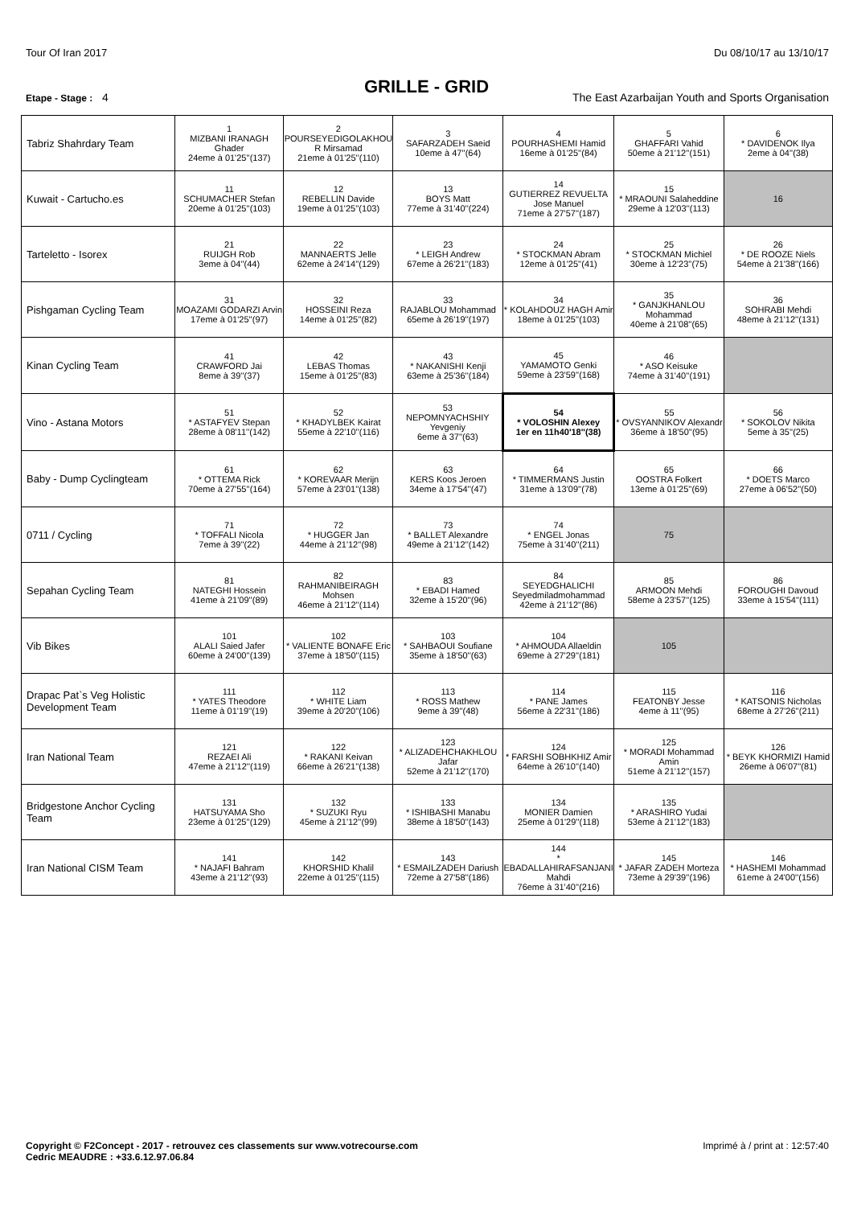Tour Of Iran 2017 Du 08/10/17 au 13/10/17
GRILLE - GRID
Etape - Stage : 4 The East Azarbaijan Youth and Sports Organisation
| Tabriz Shahrdary Team | 1 MIZBANI IRANAGH Ghader 24eme à 01'25''(137) | 2 POURSEYEDIGOLAKHOU R Mirsamad 21eme à 01'25''(110) | 3 SAFARZADEH Saeid 10eme à 47''(64) | 4 POURHASHEMI Hamid 16eme à 01'25''(84) | 5 GHAFFARI Vahid 50eme à 21'12''(151) | 6 * DAVIDENOK Ilya 2eme à 04''(38) |
| Kuwait - Cartucho.es | 11 SCHUMACHER Stefan 20eme à 01'25''(103) | 12 REBELLIN Davide 19eme à 01'25''(103) | 13 BOYS Matt 77eme à 31'40''(224) | 14 GUTIERREZ REVUELTA Jose Manuel 71eme à 27'57''(187) | 15 * MRAOUNI Salaheddine 29eme à 12'03''(113) | 16 |
| Tarteletto - Isorex | 21 RUIJGH Rob 3eme à 04''(44) | 22 MANNAERTS Jelle 62eme à 24'14''(129) | 23 * LEIGH Andrew 67eme à 26'21''(183) | 24 * STOCKMAN Abram 12eme à 01'25''(41) | 25 * STOCKMAN Michiel 30eme à 12'23''(75) | 26 * DE ROOZE Niels 54eme à 21'38''(166) |
| Pishgaman Cycling Team | 31 MOAZAMI GODARZI Arvin 17eme à 01'25''(97) | 32 HOSSEINI Reza 14eme à 01'25''(82) | 33 RAJABLOU Mohammad 65eme à 26'19''(197) | 34 * KOLAHDOUZ HAGH Amir 18eme à 01'25''(103) | 35 * GANJKHANLOU Mohammad 40eme à 21'08''(65) | 36 SOHRABI Mehdi 48eme à 21'12''(131) |
| Kinan Cycling Team | 41 CRAWFORD Jai 8eme à 39''(37) | 42 LEBAS Thomas 15eme à 01'25''(83) | 43 * NAKANISHI Kenji 63eme à 25'36''(184) | 45 YAMAMOTO Genki 59eme à 23'59''(168) | 46 * ASO Keisuke 74eme à 31'40''(191) | |
| Vino - Astana Motors | 51 * ASTAFYEV Stepan 28eme à 08'11''(142) | 52 * KHADYLBEK Kairat 55eme à 22'10''(116) | 53 NEPOMNYACHSHIY Yevgeniy 6eme à 37''(63) | 54 * VOLOSHIN Alexey 1er en 11h40'18''(38) | 55 * OVSYANNIKOV Alexandr 36eme à 18'50''(95) | 56 * SOKOLOV Nikita 5eme à 35''(25) |
| Baby - Dump Cyclingteam | 61 * OTTEMA Rick 70eme à 27'55''(164) | 62 * KOREVAAR Merijn 57eme à 23'01''(138) | 63 KERS Koos Jeroen 34eme à 17'54''(47) | 64 * TIMMERMANS Justin 31eme à 13'09''(78) | 65 OOSTRA Folkert 13eme à 01'25''(69) | 66 * DOETS Marco 27eme à 06'52''(50) |
| 0711 / Cycling | 71 * TOFFALI Nicola 7eme à 39''(22) | 72 * HUGGER Jan 44eme à 21'12''(98) | 73 * BALLET Alexandre 49eme à 21'12''(142) | 74 * ENGEL Jonas 75eme à 31'40''(211) | 75 | |
| Sepahan Cycling Team | 81 NATEGHI Hossein 41eme à 21'09''(89) | 82 RAHMANIBEIRAGH Mohsen 46eme à 21'12''(114) | 83 * EBADI Hamed 32eme à 15'20''(96) | 84 SEYEDGHALICHI Seyedmiladmohammad 42eme à 21'12''(86) | 85 ARMOON Mehdi 58eme à 23'57''(125) | 86 FOROUGHI Davoud 33eme à 15'54''(111) |
| Vib Bikes | 101 ALALI Saied Jafer 60eme à 24'00''(139) | 102 * VALIENTE BONAFE Eric 37eme à 18'50''(115) | 103 * SAHBAOUI Soufiane 35eme à 18'50''(63) | 104 * AHMOUDA Allaeldin 69eme à 27'29''(181) | 105 | |
| Drapac Pat`s Veg Holistic Development Team | 111 * YATES Theodore 11eme à 01'19''(19) | 112 * WHITE Liam 39eme à 20'20''(106) | 113 * ROSS Mathew 9eme à 39''(48) | 114 * PANE James 56eme à 22'31''(186) | 115 FEATONBY Jesse 4eme à 11''(95) | 116 * KATSONIS Nicholas 68eme à 27'26''(211) |
| Iran National Team | 121 REZAEI Ali 47eme à 21'12''(119) | 122 * RAKANI Keivan 66eme à 26'21''(138) | 123 * ALIZADEHCHAKHLOU Jafar 52eme à 21'12''(170) | 124 * FARSHI SOBHKHIZ Amir 64eme à 26'10''(140) | 125 * MORADI Mohammad Amin 51eme à 21'12''(157) | 126 * BEYK KHORMIZI Hamid 26eme à 06'07''(81) |
| Bridgestone Anchor Cycling Team | 131 HATSUYAMA Sho 23eme à 01'25''(129) | 132 * SUZUKI Ryu 45eme à 21'12''(99) | 133 * ISHIBASHI Manabu 38eme à 18'50''(143) | 134 MONIER Damien 25eme à 01'29''(118) | 135 * ARASHIRO Yudai 53eme à 21'12''(183) | |
| Iran National CISM Team | 141 * NAJAFI Bahram 43eme à 21'12''(93) | 142 KHORSHID Khalil 22eme à 01'25''(115) | 143 * ESMAILZADEH Dariush 72eme à 27'58''(186) | 144 * EBADALLAHIRAFSANJANI Mahdi 76eme à 31'40''(216) | 145 * JAFAR ZADEH Morteza 73eme à 29'39''(196) | 146 * HASHEMI Mohammad 61eme à 24'00''(156) |
Copyright © F2Concept - 2017 - retrouvez ces classements sur www.votrecourse.com
Cedric MEAUDRE : +33.6.12.97.06.84 Imprimé à / print at : 12:57:40